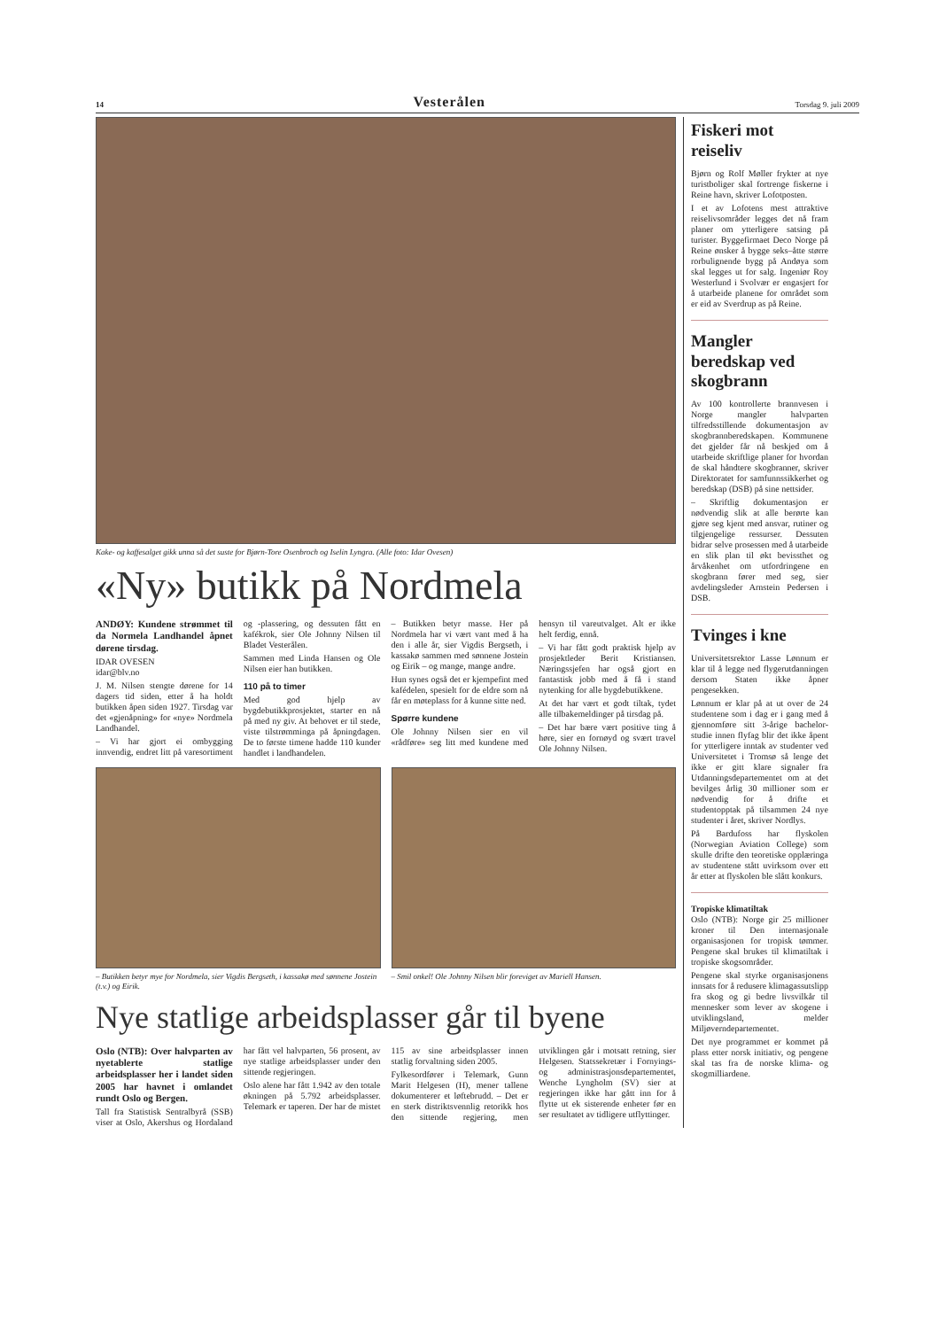14 Vesterålen Torsdag 9. juli 2009
Kake- og kaffesalget gikk unna så det suste for Bjørn-Tore Osenbroch og Iselin Lyngra. (Alle foto: Idar Ovesen)
«Ny» butikk på Nordmela
ANDØY: Kundene strømmet til da Normela Landhandel åpnet dørene tirsdag.
IDAR OVESEN
idar@blv.no
J. M. Nilsen stengte dørene for 14 dagers tid siden, etter å ha holdt butikken åpen siden 1927. Tirsdag var det «gjenåpning» for «nye» Nordmela Landhandel.
– Vi har gjort ei ombygging innvendig, endret litt på varesortiment og -plassering, og dessuten fått en kafékrok, sier Ole Johnny Nilsen til Bladet Vesterålen.
Sammen med Linda Hansen og Ole Nilsen eier han butikken.
110 på to timer
Med god hjelp av bygdebutikkprosjektet, starter en nå på med ny giv. At behovet er til stede, viste tilstrømminga på åpningdagen. De to første timene hadde 110 kunder handlet i landhandelen.
– Butikken betyr masse. Her på Nordmela har vi vært vant med å ha den i alle år, sier Vigdis Bergseth, i kassakø sammen med sønnene Jostein og Eirik – og mange, mange andre.
Hun synes også det er kjempefint med kafédelen, spesielt for de eldre som nå får en møteplass for å kunne sitte ned.
Spørre kundene
Ole Johnny Nilsen sier en vil «rådføre» seg litt med kundene med hensyn til vareutvalget. Alt er ikke helt ferdig, ennå.
– Vi har fått godt praktisk hjelp av prosjektleder Berit Kristiansen. Næringssjefen har også gjort en fantastisk jobb med å få i stand nytenking for alle bygdebutikkene.
At det har vært et godt tiltak, tydet alle tilbakemeldinger på tirsdag på.
– Det har bære vært positive ting å høre, sier en fornøyd og svært travel Ole Johnny Nilsen.
– Butikken betyr mye for Nordmela, sier Vigdis Bergseth, i kassakø med sønnene Jostein (t.v.) og Eirik.
– Smil onkel! Ole Johnny Nilsen blir foreviget av Mariell Hansen.
Nye statlige arbeidsplasser går til byene
Oslo (NTB): Over halvparten av nyetablerte statlige arbeidsplasser her i landet siden 2005 har havnet i omlandet rundt Oslo og Bergen.
Tall fra Statistisk Sentralbyrå (SSB) viser at Oslo, Akershus og Hordaland har fått vel halvparten, 56 prosent, av nye statlige arbeidsplasser under den sittende regjeringen.
Oslo alene har fått 1.942 av den totale økningen på 5.792 arbeidsplasser. Telemark er taperen. Der har de mistet 115 av sine arbeidsplasser innen statlig forvaltning siden 2005.
Fylkesordfører i Telemark, Gunn Marit Helgesen (H), mener tallene dokumenterer et løftebrudd. – Det er en sterk distriktsvennlig retorikk hos den sittende regjering, men utviklingen går i motsatt retning, sier Helgesen. Statssekretær i Fornyings- og administrasjonsdepartementet, Wenche Lyngholm (SV) sier at regjeringen ikke har gått inn for å flytte ut ek sisterende enheter før en ser resultatet av tidligere utflyttinger.
Fiskeri mot reiseliv
Bjørn og Rolf Møller frykter at nye turistboliger skal fortrenge fiskerne i Reine havn, skriver Lofotposten.
I et av Lofotens mest attraktive reiselivsområder legges det nå fram planer om ytterligere satsing på turister. Byggefirmaet Deco Norge på Reine ønsker å bygge seks–åtte større rorbulignende bygg på Andøya som skal legges ut for salg. Ingeniør Roy Westerlund i Svolvær er engasjert for å utarbeide planene for området som er eid av Sverdrup as på Reine.
Mangler beredskap ved skogbrann
Av 100 kontrollerte brannvesen i Norge mangler halvparten tilfredsstillende dokumentasjon av skogbrannberedskapen. Kommunene det gjelder får nå beskjed om å utarbeide skriftlige planer for hvordan de skal håndtere skogbranner, skriver Direktoratet for samfunnssikkerhet og beredskap (DSB) på sine nettsider.
– Skriftlig dokumentasjon er nødvendig slik at alle berørte kan gjøre seg kjent med ansvar, rutiner og tilgjengelige ressurser. Dessuten bidrar selve prosessen med å utarbeide en slik plan til økt bevissthet og årvåkenhet om utfordringene en skogbrann fører med seg, sier avdelingsleder Arnstein Pedersen i DSB.
Tvinges i kne
Universitetsrektor Lasse Lønnum er klar til å legge ned flygerutdanningen dersom Staten ikke åpner pengesekken.
Lønnum er klar på at ut over de 24 studentene som i dag er i gang med å gjennomføre sitt 3-årige bachelor-studie innen flyfag blir det ikke åpent for ytterligere inntak av studenter ved Universitetet i Tromsø så lenge det ikke er gitt klare signaler fra Utdanningsdepartementet om at det bevilges årlig 30 millioner som er nødvendig for å drifte et studentopptak på tilsammen 24 nye studenter i året, skriver Nordlys.
På Bardufoss har flyskolen (Norwegian Aviation College) som skulle drifte den teoretiske opplæringa av studentene stått uvirksom over ett år etter at flyskolen ble slått konkurs.
Tropiske klimatiltak
Oslo (NTB): Norge gir 25 millioner kroner til Den internasjonale organisasjonen for tropisk tømmer. Pengene skal brukes til klimatiltak i tropiske skogsområder.
Pengene skal styrke organisasjonens innsats for å redusere klimagassutslipp fra skog og gi bedre livsvilkår til mennesker som lever av skogene i utviklingsland, melder Miljøverndepartementet.
Det nye programmet er kommet på plass etter norsk initiativ, og pengene skal tas fra de norske klima- og skogmilliardene.